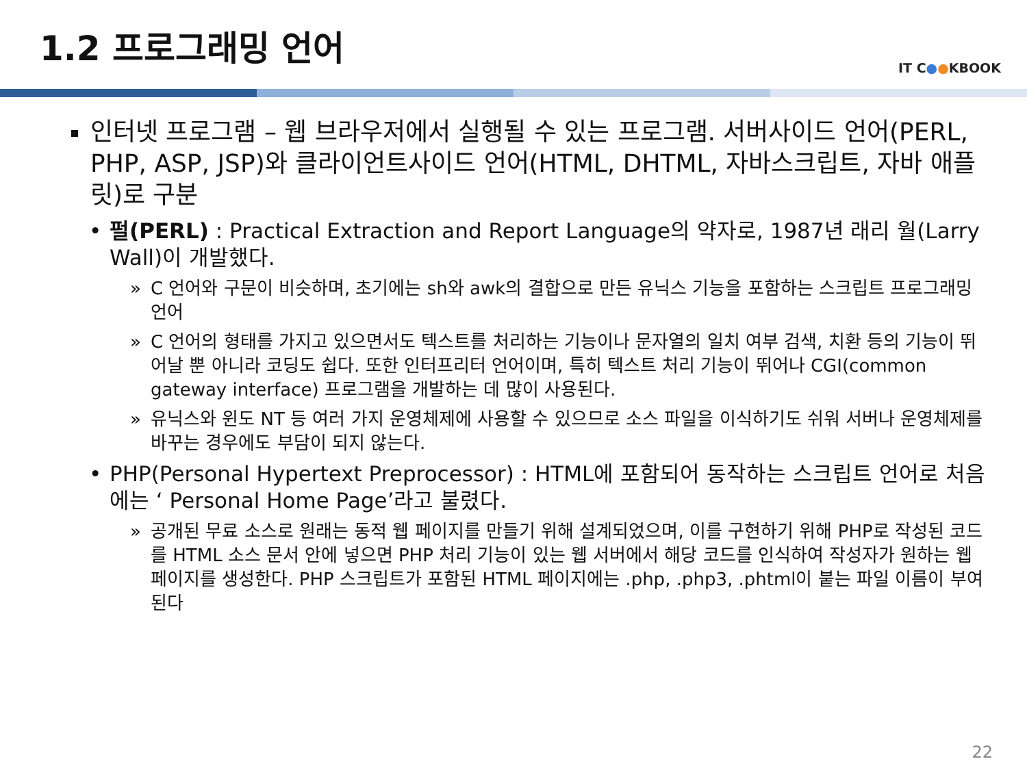1.2 프로그래밍 언어
IT C●●KBOOK
인터넷 프로그램 – 웹 브라우저에서 실행될 수 있는 프로그램. 서버사이드 언어(PERL, PHP, ASP, JSP)와 클라이언트사이드 언어(HTML, DHTML, 자바스크립트, 자바 애플릿)로 구분
• 펄(PERL) : Practical Extraction and Report Language의 약자로, 1987년 래리 월(Larry Wall)이 개발했다.
» C 언어와 구문이 비슷하며, 초기에는 sh와 awk의 결합으로 만든 유닉스 기능을 포함하는 스크립트 프로그래밍 언어
» C 언어의 형태를 가지고 있으면서도 텍스트를 처리하는 기능이나 문자열의 일치 여부 검색, 치환 등의 기능이 뛰어날 뿐 아니라 코딩도 쉽다. 또한 인터프리터 언어이며, 특히 텍스트 처리 기능이 뛰어나 CGI(common gateway interface) 프로그램을 개발하는 데 많이 사용된다.
» 유닉스와 윈도 NT 등 여러 가지 운영체제에 사용할 수 있으므로 소스 파일을 이식하기도 쉬워 서버나 운영체제를 바꾸는 경우에도 부담이 되지 않는다.
• PHP(Personal Hypertext Preprocessor) : HTML에 포함되어 동작하는 스크립트 언어로 처음에는 ‘ Personal Home Page’라고 불렸다.
» 공개된 무료 소스로 원래는 동적 웹 페이지를 만들기 위해 설계되었으며, 이를 구현하기 위해 PHP로 작성된 코드를 HTML 소스 문서 안에 넣으면 PHP 처리 기능이 있는 웹 서버에서 해당 코드를 인식하여 작성자가 원하는 웹 페이지를 생성한다. PHP 스크립트가 포함된 HTML 페이지에는 .php, .php3, .phtml이 붙는 파일 이름이 부여된다
22